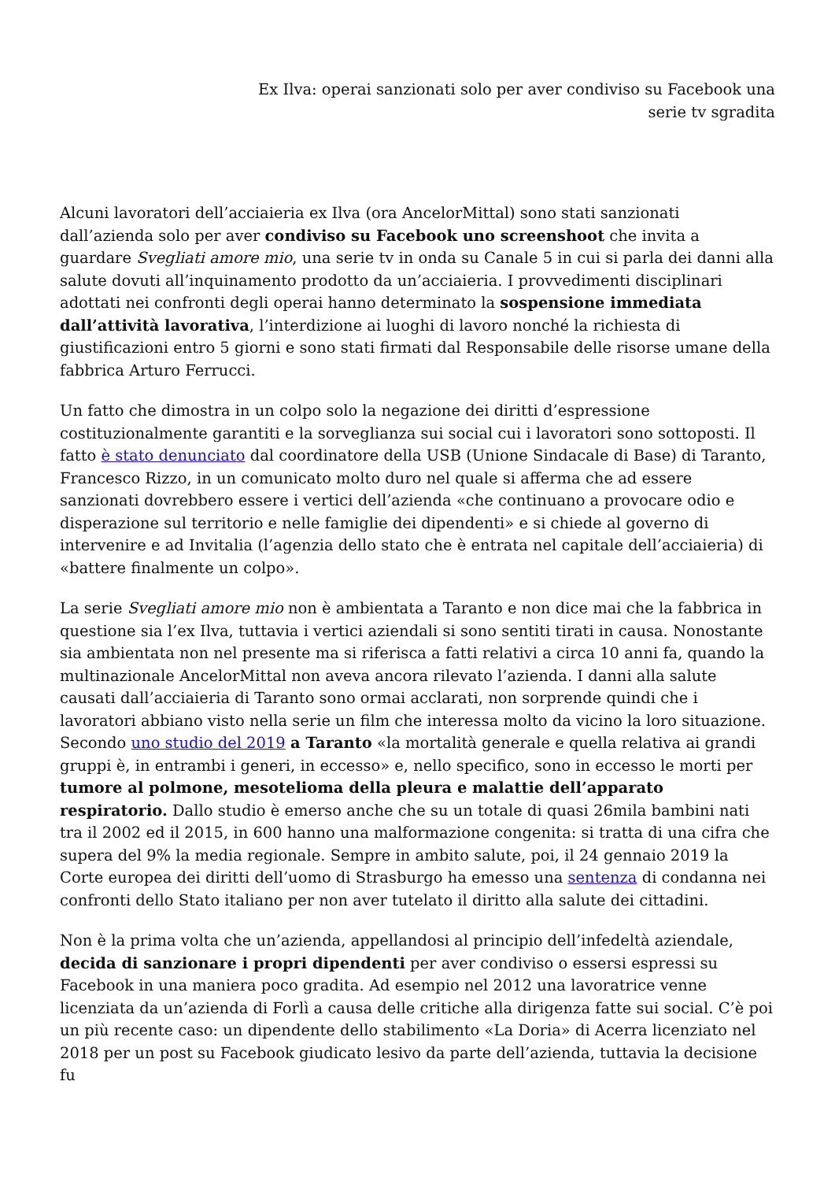Ex Ilva: operai sanzionati solo per aver condiviso su Facebook una
serie tv sgradita
Alcuni lavoratori dell’acciaieria ex Ilva (ora AncelorMittal) sono stati sanzionati dall’azienda solo per aver condiviso su Facebook uno screenshoot che invita a guardare Svegliati amore mio, una serie tv in onda su Canale 5 in cui si parla dei danni alla salute dovuti all’inquinamento prodotto da un’acciaieria. I provvedimenti disciplinari adottati nei confronti degli operai hanno determinato la sospensione immediata dall’attività lavorativa, l’interdizione ai luoghi di lavoro nonché la richiesta di giustificazioni entro 5 giorni e sono stati firmati dal Responsabile delle risorse umane della fabbrica Arturo Ferrucci.
Un fatto che dimostra in un colpo solo la negazione dei diritti d’espressione costituzionalmente garantiti e la sorveglianza sui social cui i lavoratori sono sottoposti. Il fatto è stato denunciato dal coordinatore della USB (Unione Sindacale di Base) di Taranto, Francesco Rizzo, in un comunicato molto duro nel quale si afferma che ad essere sanzionati dovrebbero essere i vertici dell’azienda «che continuano a provocare odio e disperazione sul territorio e nelle famiglie dei dipendenti» e si chiede al governo di intervenire e ad Invitalia (l’agenzia dello stato che è entrata nel capitale dell’acciaieria) di «battere finalmente un colpo».
La serie Svegliati amore mio non è ambientata a Taranto e non dice mai che la fabbrica in questione sia l’ex Ilva, tuttavia i vertici aziendali si sono sentiti tirati in causa. Nonostante sia ambientata non nel presente ma si riferisca a fatti relativi a circa 10 anni fa, quando la multinazionale AncelorMittal non aveva ancora rilevato l’azienda. I danni alla salute causati dall’acciaieria di Taranto sono ormai acclarati, non sorprende quindi che i lavoratori abbiano visto nella serie un film che interessa molto da vicino la loro situazione. Secondo uno studio del 2019 a Taranto «la mortalità generale e quella relativa ai grandi gruppi è, in entrambi i generi, in eccesso» e, nello specifico, sono in eccesso le morti per tumore al polmone, mesotelioma della pleura e malattie dell’apparato respiratorio. Dallo studio è emerso anche che su un totale di quasi 26mila bambini nati tra il 2002 ed il 2015, in 600 hanno una malformazione congenita: si tratta di una cifra che supera del 9% la media regionale. Sempre in ambito salute, poi, il 24 gennaio 2019 la Corte europea dei diritti dell’uomo di Strasburgo ha emesso una sentenza di condanna nei confronti dello Stato italiano per non aver tutelato il diritto alla salute dei cittadini.
Non è la prima volta che un’azienda, appellandosi al principio dell’infedeltà aziendale, decida di sanzionare i propri dipendenti per aver condiviso o essersi espressi su Facebook in una maniera poco gradita. Ad esempio nel 2012 una lavoratrice venne licenziata da un’azienda di Forlì a causa delle critiche alla dirigenza fatte sui social. C’è poi un più recente caso: un dipendente dello stabilimento «La Doria» di Acerra licenziato nel 2018 per un post su Facebook giudicato lesivo da parte dell’azienda, tuttavia la decisione fu